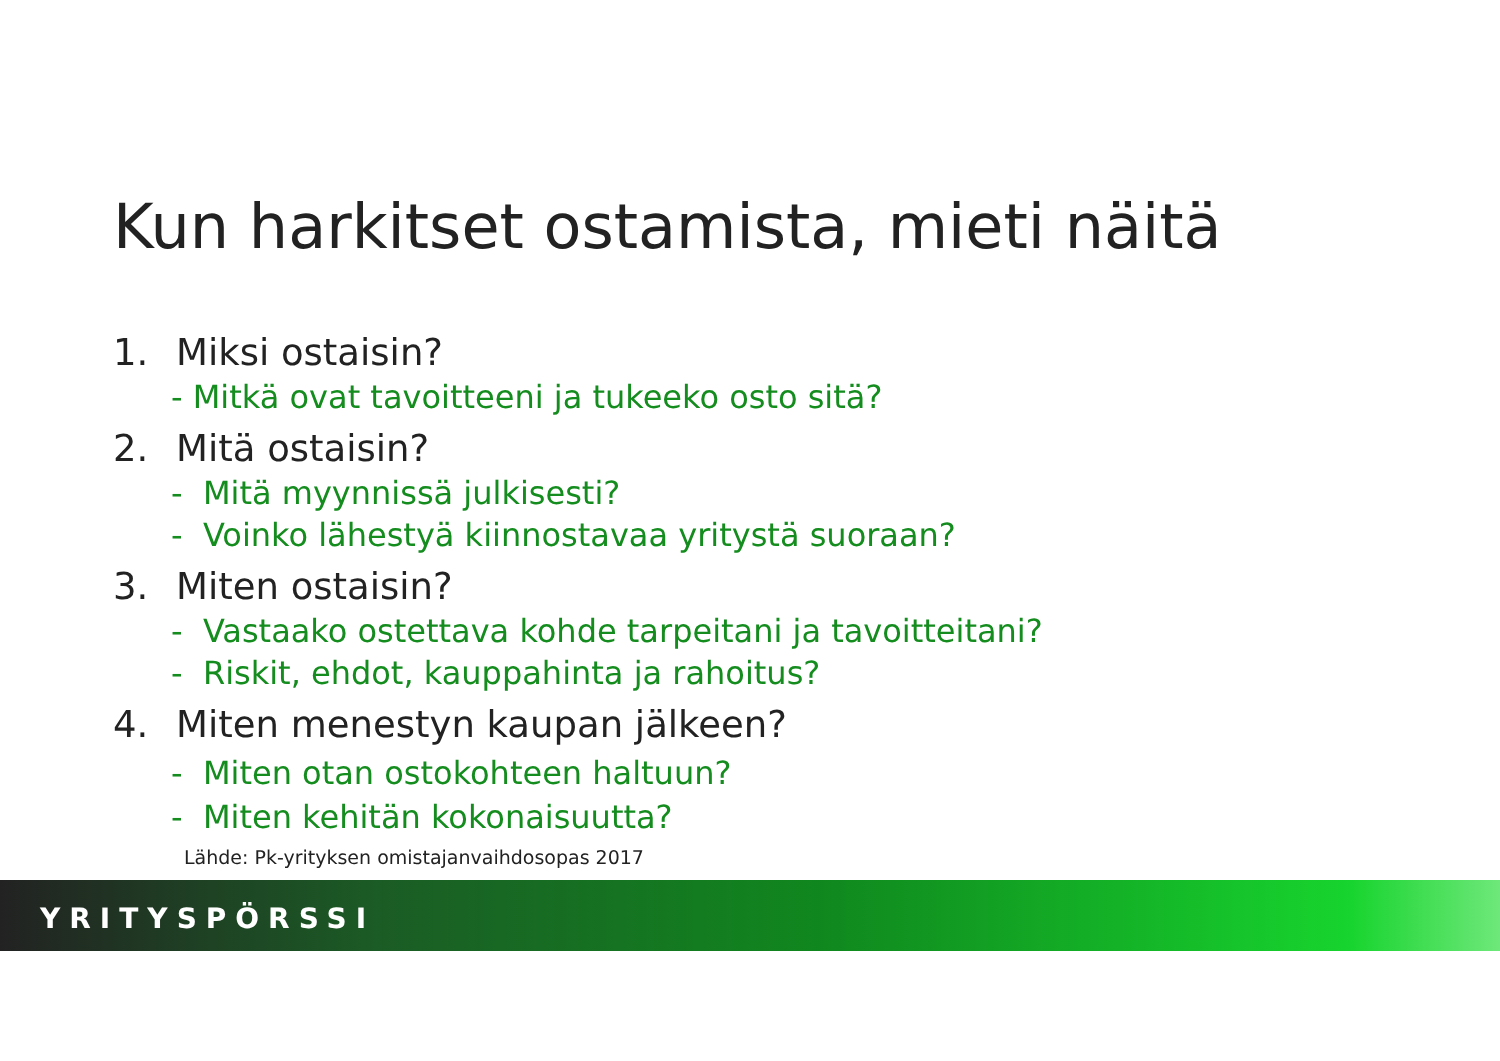Kun harkitset ostamista, mieti näitä
1. Miksi ostaisin?
- Mitkä ovat tavoitteeni ja tukeeko osto sitä?
2. Mitä ostaisin?
- Mitä myynnissä julkisesti?
- Voinko lähestyä kiinnostavaa yritystä suoraan?
3. Miten ostaisin?
- Vastaako ostettava kohde tarpeitani ja tavoitteitani?
- Riskit, ehdot, kauppahinta ja rahoitus?
4. Miten menestyn kaupan jälkeen?
- Miten otan ostokohteen haltuun?
- Miten kehitän kokonaisuutta?
Lähde: Pk-yrityksen omistajanvaihdosopas 2017
YRITYSPÖRSSI